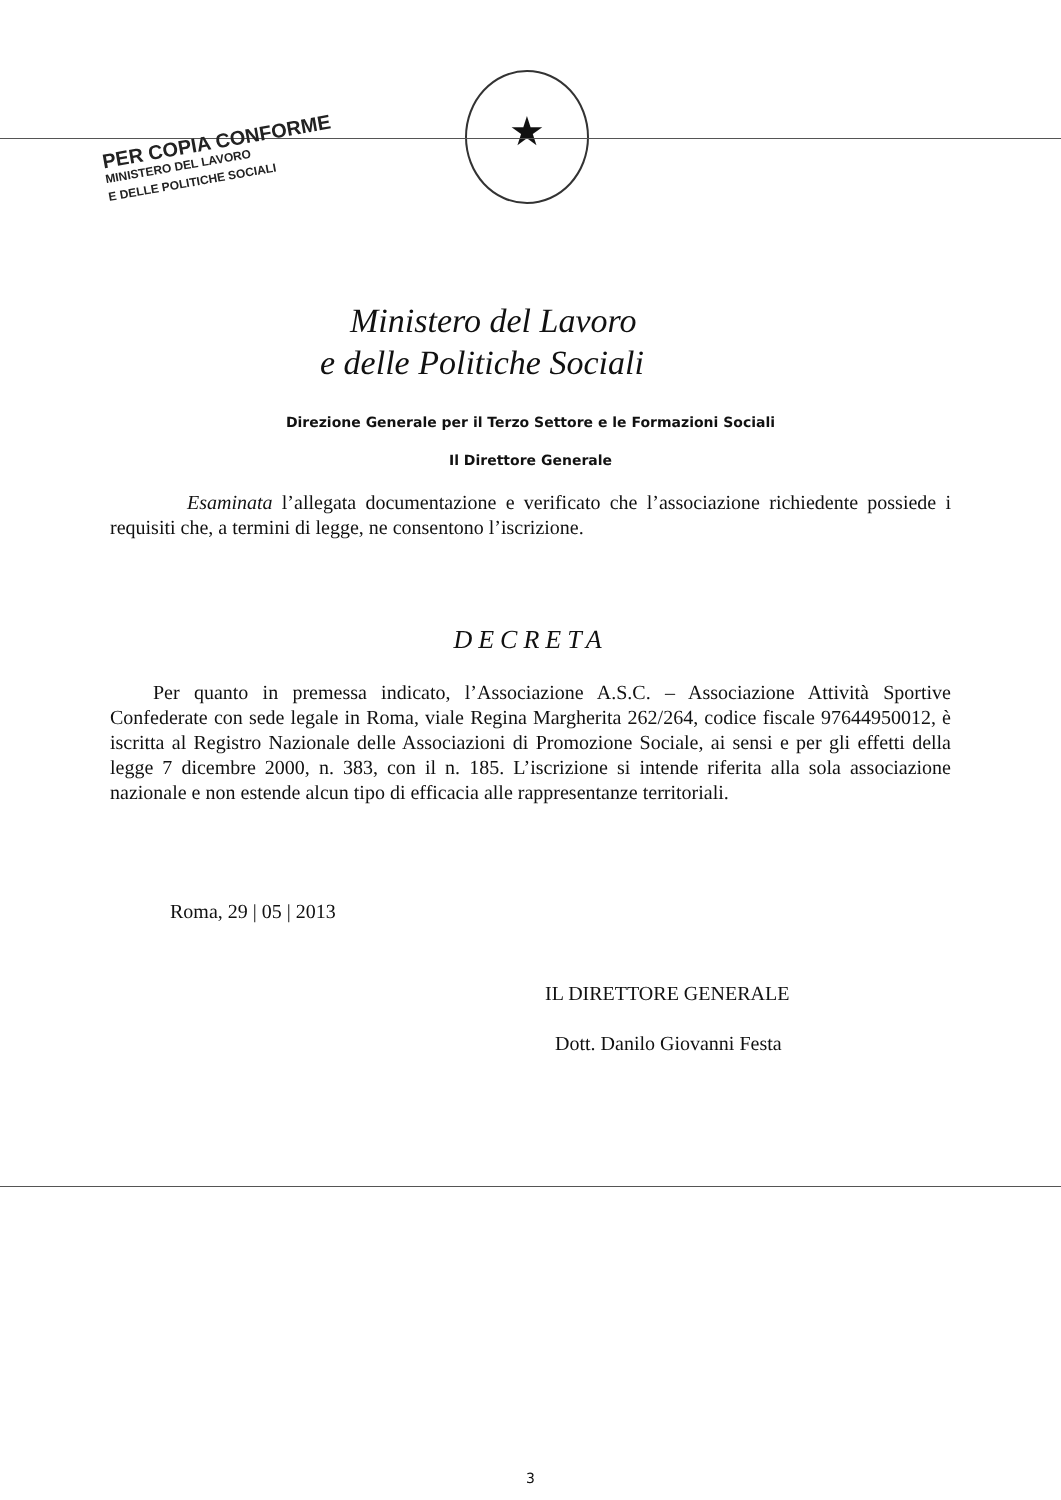PER COPIA CONFORME
MINISTERO DEL LAVORO
E DELLE POLITICHE SOCIALI
★
Ministero del Lavoro
e delle Politiche Sociali
Direzione Generale per il Terzo Settore e le Formazioni Sociali
Il Direttore Generale
Esaminata l’allegata documentazione e verificato che l’associazione richiedente possiede i requisiti che, a termini di legge, ne consentono l’iscrizione.
DECRETA
Per quanto in premessa indicato, l’Associazione A.S.C. – Associazione Attività Sportive Confederate con sede legale in Roma, viale Regina Margherita 262/264, codice fiscale 97644950012, è iscritta al Registro Nazionale delle Associazioni di Promozione Sociale, ai sensi e per gli effetti della legge 7 dicembre 2000, n. 383, con il n. 185. L’iscrizione si intende riferita alla sola associazione nazionale e non estende alcun tipo di efficacia alle rappresentanze territoriali.
Roma, 29 | 05 | 2013
IL DIRETTORE GENERALE
Dott. Danilo Giovanni Festa
3